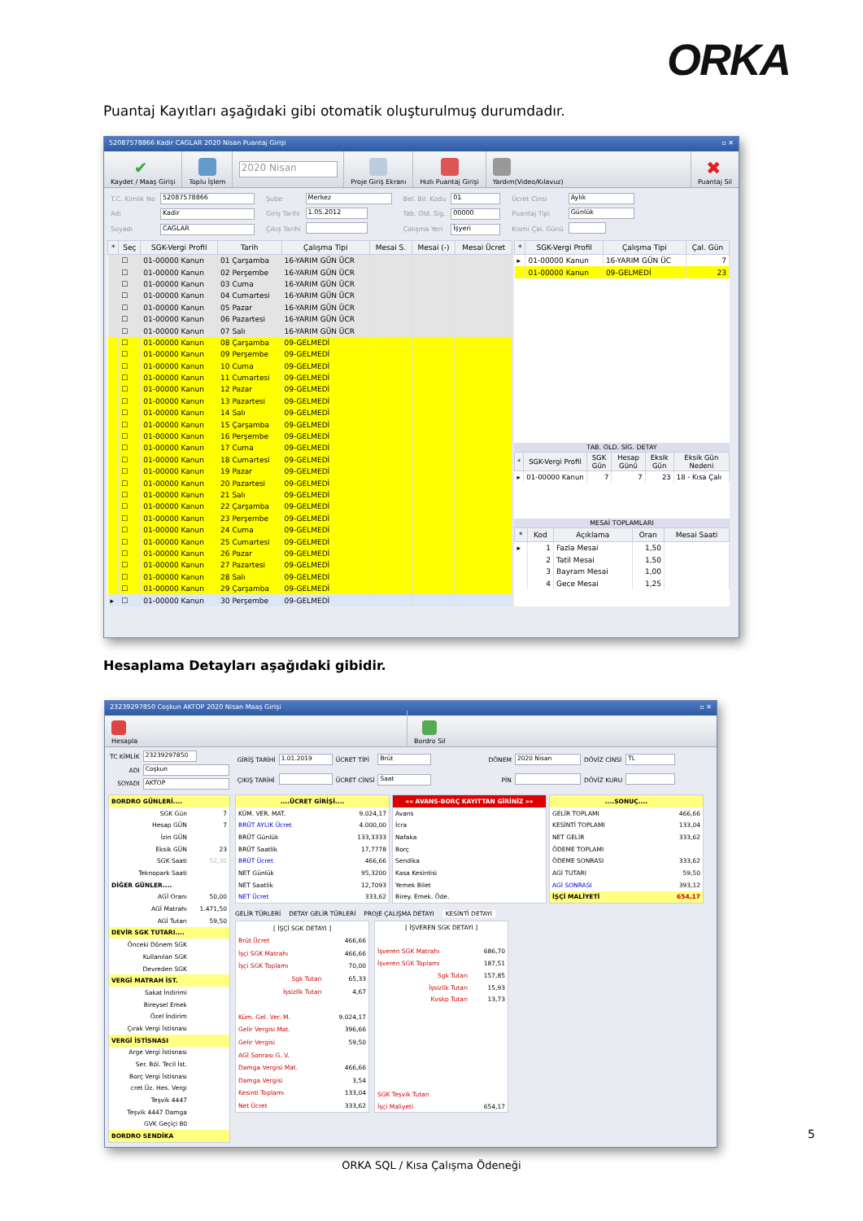ORKA
Puantaj Kayıtları aşağıdaki gibi otomatik oluşturulmuş durumdadır.
52087578866 Kadir CAGLAR 2020 Nisan Puantaj Girişi ▫ ✕
✔
Kaydet / Maaş Girişi
Toplu İşlem
2020 Nisan
Proje Giriş Ekranı
Hızlı Puantaj Girişi
Yardım(Video/Kılavuz)
✖
Puantaj Sil
| T.C. Kimlik No | 52087578866 |
| Adı | Kadir |
| Soyadı | CAGLAR |
| Şube | Merkez |
| Giriş Tarihi | 1.05.2012 |
| Çıkış Tarihi | |
| Bel. Bil. Kodu | 01 |
| Tab. Old. Sig. | 00000 |
| Çalışma Yeri | İşyeri |
| Ücret Cinsi | Aylık |
| Puantaj Tipi | Günlük |
| Kısmi Çal. Günü | |
| * | Seç | SGK-Vergi Profil | Tarih | Çalışma Tipi | Mesai S. | Mesai (-) | Mesai Ücret |
| --- | --- | --- | --- | --- | --- | --- | --- |
| | ☐ | 01-00000 Kanun | 01 Çarşamba | 16-YARIM GÜN ÜCR | | | |
| | ☐ | 01-00000 Kanun | 02 Perşembe | 16-YARIM GÜN ÜCR | | | |
| | ☐ | 01-00000 Kanun | 03 Cuma | 16-YARIM GÜN ÜCR | | | |
| | ☐ | 01-00000 Kanun | 04 Cumartesi | 16-YARIM GÜN ÜCR | | | |
| | ☐ | 01-00000 Kanun | 05 Pazar | 16-YARIM GÜN ÜCR | | | |
| | ☐ | 01-00000 Kanun | 06 Pazartesi | 16-YARIM GÜN ÜCR | | | |
| | ☐ | 01-00000 Kanun | 07 Salı | 16-YARIM GÜN ÜCR | | | |
| | ☐ | 01-00000 Kanun | 08 Çarşamba | 09-GELMEDİ | | | |
| | ☐ | 01-00000 Kanun | 09 Perşembe | 09-GELMEDİ | | | |
| | ☐ | 01-00000 Kanun | 10 Cuma | 09-GELMEDİ | | | |
| | ☐ | 01-00000 Kanun | 11 Cumartesi | 09-GELMEDİ | | | |
| | ☐ | 01-00000 Kanun | 12 Pazar | 09-GELMEDİ | | | |
| | ☐ | 01-00000 Kanun | 13 Pazartesi | 09-GELMEDİ | | | |
| | ☐ | 01-00000 Kanun | 14 Salı | 09-GELMEDİ | | | |
| | ☐ | 01-00000 Kanun | 15 Çarşamba | 09-GELMEDİ | | | |
| | ☐ | 01-00000 Kanun | 16 Perşembe | 09-GELMEDİ | | | |
| | ☐ | 01-00000 Kanun | 17 Cuma | 09-GELMEDİ | | | |
| | ☐ | 01-00000 Kanun | 18 Cumartesi | 09-GELMEDİ | | | |
| | ☐ | 01-00000 Kanun | 19 Pazar | 09-GELMEDİ | | | |
| | ☐ | 01-00000 Kanun | 20 Pazartesi | 09-GELMEDİ | | | |
| | ☐ | 01-00000 Kanun | 21 Salı | 09-GELMEDİ | | | |
| | ☐ | 01-00000 Kanun | 22 Çarşamba | 09-GELMEDİ | | | |
| | ☐ | 01-00000 Kanun | 23 Perşembe | 09-GELMEDİ | | | |
| | ☐ | 01-00000 Kanun | 24 Cuma | 09-GELMEDİ | | | |
| | ☐ | 01-00000 Kanun | 25 Cumartesi | 09-GELMEDİ | | | |
| | ☐ | 01-00000 Kanun | 26 Pazar | 09-GELMEDİ | | | |
| | ☐ | 01-00000 Kanun | 27 Pazartesi | 09-GELMEDİ | | | |
| | ☐ | 01-00000 Kanun | 28 Salı | 09-GELMEDİ | | | |
| | ☐ | 01-00000 Kanun | 29 Çarşamba | 09-GELMEDİ | | | |
| ▸ | ☐ | 01-00000 Kanun | 30 Perşembe | 09-GELMEDİ | | | |
| * | SGK-Vergi Profil | Çalışma Tipi | Çal. Gün |
| --- | --- | --- | --- |
| ▸ | 01-00000 Kanun | 16-YARIM GÜN ÜC | 7 |
| | 01-00000 Kanun | 09-GELMEDİ | 23 |
TAB. OLD. SİG. DETAY
| * | SGK-Vergi Profil | SGK Gün | Hesap Günü | Eksik Gün | Eksik Gün Nedeni |
| --- | --- | --- | --- | --- | --- |
| ▸ | 01-00000 Kanun | 7 | 7 | 23 | 18 - Kısa Çalı |
MESAİ TOPLAMLARI
| * | Kod | Açıklama | Oran | Mesai Saati |
| --- | --- | --- | --- | --- |
| ▸ | 1 | Fazla Mesai | 1,50 | |
| | 2 | Tatil Mesai | 1,50 | |
| | 3 | Bayram Mesai | 1,00 | |
| | 4 | Gece Mesai | 1,25 | |
Hesaplama Detayları aşağıdaki gibidir.
23239297850 Coşkun AKTOP 2020 Nisan Maaş Girişi ▫ ✕
Hesapla
Bordro Sil
| TC KİMLİK | 23239297850 |
| ADI | Coşkun |
| SOYADI | AKTOP |
| GİRİŞ TARİHİ | 1.01.2019 | ÜCRET TİPİ | Brüt |
| ÇIKIŞ TARİHİ | | ÜCRET CİNSİ | Saat |
| DÖNEM | 2020 Nisan | DÖVİZ CİNSİ | TL |
| PİN | | DÖVİZ KURU | |
| BORDRO GÜNLERİ.... | |
| SGK Gün | 7 |
| Hesap GÜN | 7 |
| İzin GÜN | |
| Eksik GÜN | 23 |
| SGK Saati | 52,30 |
| Teknopark Saati | |
| DİĞER GÜNLER.... | |
| AGİ Oranı | 50,00 |
| AGİ Matrahı | 1.471,50 |
| AGİ Tutarı | 59,50 |
| DEVİR SGK TUTARI.... | |
| Önceki Dönem SGK | |
| Kullanılan SGK | |
| Devreden SGK | |
| VERGİ MATRAH İST. | |
| Sakat İndirimi | |
| Bireysel Emek | |
| Özel İndirim | |
| Çırak Vergi İstisnası | |
| VERGİ İSTİSNASI | |
| Arge Vergi İstisnası | |
| Ser. Böl. Tecil İst. | |
| Borç Vergi İstisnası | |
| cret Üz. Hes. Vergi | |
| Teşvik 4447 | |
| Teşvik 4447 Damga | |
| GVK Geçiçi 80 | |
| BORDRO SENDİKA | |
| ....ÜCRET GİRİŞİ.... | |
| KÜM. VER. MAT. | 9.024,17 |
| BRÜT AYLIK Ücret | 4.000,00 |
| BRÜT Günlük | 133,3333 |
| BRÜT Saatlik | 17,7778 |
| BRÜT Ücret | 466,66 |
| NET Günlük | 95,3200 |
| NET Saatlik | 12,7093 |
| NET Ücret | 333,62 |
| «« AVANS-BORÇ KAYITTAN GİRİNİZ »» | |
| Avans | |
| İcra | |
| Nafaka | |
| Borç | |
| Sendika | |
| Kasa Kesintisi | |
| Yemek Bilet | |
| Birey. Emek. Öde. | |
| ....SONUÇ.... | |
| GELİR TOPLAMI | 466,66 |
| KESİNTİ TOPLAMI | 133,04 |
| NET GELİR | 333,62 |
| ÖDEME TOPLAMI | |
| ÖDEME SONRASI | 333,62 |
| AGİ TUTARI | 59,50 |
| AGİ SONRASI | 393,12 |
| İŞÇİ MALİYETİ | 654,17 |
GELİR TÜRLERİ DETAY GELİR TÜRLERİ PROJE ÇALIŞMA DETAYI KESİNTİ DETAYI
| [ İŞÇİ SGK DETAYI ] | |
| Brüt Ücret | 466,66 |
| İşçi SGK Matrahı | 466,66 |
| İşçi SGK Toplamı | 70,00 |
| Sgk Tutarı | 65,33 |
| İşsizlik Tutarı | 4,67 |
| Küm. Gel. Ver. M. | 9.024,17 |
| Gelir Vergisi Mat. | 396,66 |
| Gelir Vergisi | 59,50 |
| AGİ Sonrası G. V. | |
| Damga Vergisi Mat. | 466,66 |
| Damga Vergisi | 3,54 |
| Kesinti Toplamı | 133,04 |
| Net Ücret | 333,62 |
| [ İŞVEREN SGK DETAYI ] | |
| İşveren SGK Matrahı | 686,70 |
| İşveren SGK Toplamı | 187,51 |
| Sgk Tutarı | 157,85 |
| İşsizlik Tutarı | 15,93 |
| Kvskp Tutarı | 13,73 |
| SGK Teşvik Tutarı | |
| İşçi Maliyeti | 654,17 |
5
ORKA SQL / Kısa Çalışma Ödeneği